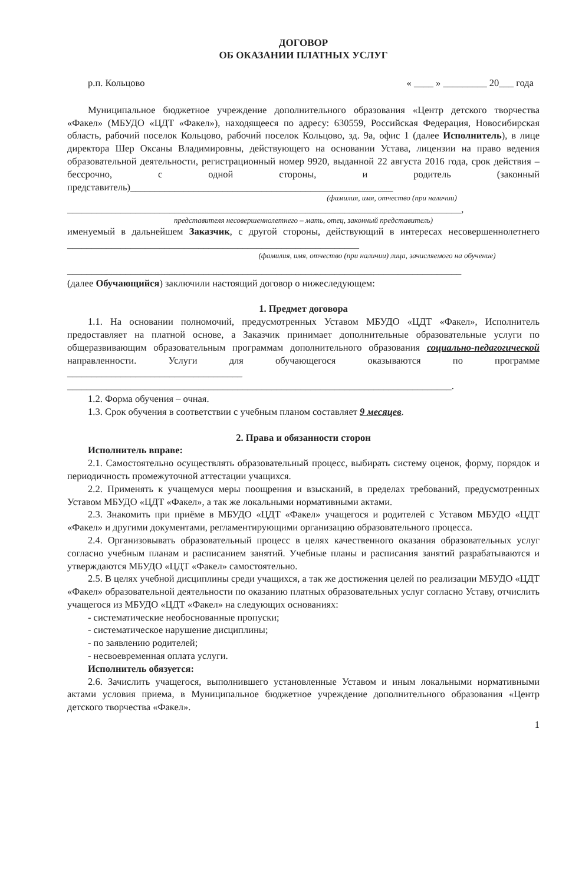ДОГОВОР
ОБ ОКАЗАНИИ ПЛАТНЫХ УСЛУГ
р.п. Кольцово « ____ » _________ 20___ года
Муниципальное бюджетное учреждение дополнительного образования «Центр детского творчества «Факел» (МБУДО «ЦДТ «Факел»), находящееся по адресу: 630559, Российская Федерация, Новосибирская область, рабочий поселок Кольцово, рабочий поселок Кольцово, зд. 9а, офис 1 (далее Исполнитель), в лице директора Шер Оксаны Владимировны, действующего на основании Устава, лицензии на право ведения образовательной деятельности, регистрационный номер 9920, выданной 22 августа 2016 года, срок действия – бессрочно, с одной стороны, и родитель (законный представитель)______________________________________________________
(фамилия, имя, отчество (при наличии)
_________________________________________________________________________________,
представителя несовершеннолетнего – мать, отец, законный представитель)
именуемый в дальнейшем Заказчик, с другой стороны, действующий в интересах несовершеннолетнего ____________________________________________________________
(фамилия, имя, отчество (при наличии) лица, зачисляемого на обучение)
_________________________________________________________________________________
(далее Обучающийся) заключили настоящий договор о нижеследующем:
1. Предмет договора
1.1. На основании полномочий, предусмотренных Уставом МБУДО «ЦДТ «Факел», Исполнитель предоставляет на платной основе, а Заказчик принимает дополнительные образовательные услуги по общеразвивающим образовательным программам дополнительного образования социально-педагогической направленности. Услуги для обучающегося оказываются по программе ____________________________________
_______________________________________________________________________________.
1.2. Форма обучения – очная.
1.3. Срок обучения в соответствии с учебным планом составляет 9 месяцев.
2. Права и обязанности сторон
Исполнитель вправе:
2.1. Самостоятельно осуществлять образовательный процесс, выбирать систему оценок, форму, порядок и периодичность промежуточной аттестации учащихся.
2.2. Применять к учащемуся меры поощрения и взысканий, в пределах требований, предусмотренных Уставом МБУДО «ЦДТ «Факел», а так же локальными нормативными актами.
2.3. Знакомить при приёме в МБУДО «ЦДТ «Факел» учащегося и родителей с Уставом МБУДО «ЦДТ «Факел» и другими документами, регламентирующими организацию образовательного процесса.
2.4. Организовывать образовательный процесс в целях качественного оказания образовательных услуг согласно учебным планам и расписанием занятий. Учебные планы и расписания занятий разрабатываются и утверждаются МБУДО «ЦДТ «Факел» самостоятельно.
2.5. В целях учебной дисциплины среди учащихся, а так же достижения целей по реализации МБУДО «ЦДТ «Факел» образовательной деятельности по оказанию платных образовательных услуг согласно Уставу, отчислить учащегося из МБУДО «ЦДТ «Факел» на следующих основаниях:
- систематические необоснованные пропуски;
- систематическое нарушение дисциплины;
- по заявлению родителей;
- несвоевременная оплата услуги.
Исполнитель обязуется:
2.6. Зачислить учащегося, выполнившего установленные Уставом и иным локальными нормативными актами условия приема, в Муниципальное бюджетное учреждение дополнительного образования «Центр детского творчества «Факел».
1